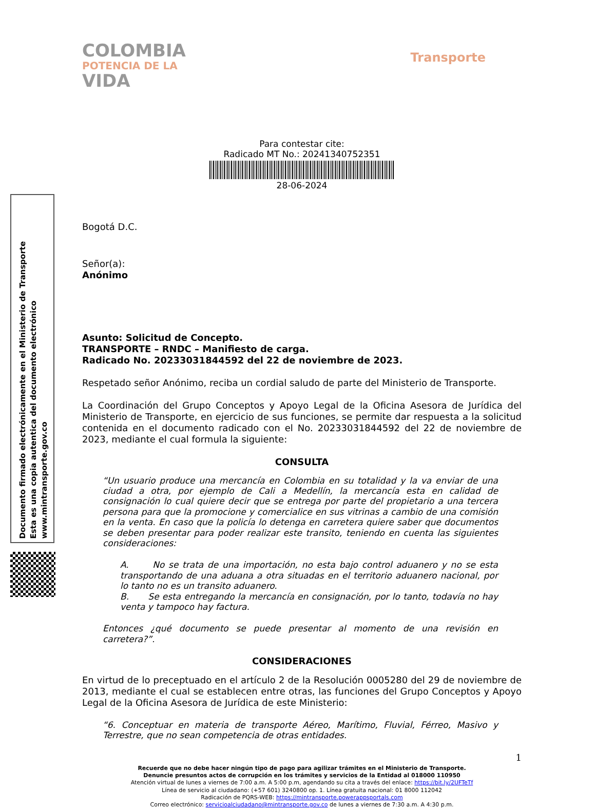Documento firmado electrónicamente en el Ministerio de Transporte
Esta es una copia autentica del documento electrónico
www.mintransporte.gov.co
COLOMBIA
POTENCIA DE LA
VIDA
Transporte
Para contestar cite:
Radicado MT No.: 20241340752351
28-06-2024
Bogotá D.C.
Señor(a):
Anónimo
Asunto: Solicitud de Concepto.
TRANSPORTE – RNDC – Manifiesto de carga.
Radicado No. 20233031844592 del 22 de noviembre de 2023.
Respetado señor Anónimo, reciba un cordial saludo de parte del Ministerio de Transporte.
La Coordinación del Grupo Conceptos y Apoyo Legal de la Oficina Asesora de Jurídica del Ministerio de Transporte, en ejercicio de sus funciones, se permite dar respuesta a la solicitud contenida en el documento radicado con el No. 20233031844592 del 22 de noviembre de 2023, mediante el cual formula la siguiente:
CONSULTA
“Un usuario produce una mercancía en Colombia en su totalidad y la va enviar de una ciudad a otra, por ejemplo de Cali a Medellín, la mercancía esta en calidad de consignación lo cual quiere decir que se entrega por parte del propietario a una tercera persona para que la promocione y comercialice en sus vitrinas a cambio de una comisión en la venta. En caso que la policía lo detenga en carretera quiere saber que documentos se deben presentar para poder realizar este transito, teniendo en cuenta las siguientes consideraciones:
A. No se trata de una importación, no esta bajo control aduanero y no se esta transportando de una aduana a otra situadas en el territorio aduanero nacional, por lo tanto no es un transito aduanero.
B. Se esta entregando la mercancía en consignación, por lo tanto, todavía no hay venta y tampoco hay factura.
Entonces ¿qué documento se puede presentar al momento de una revisión en carretera?”.
CONSIDERACIONES
En virtud de lo preceptuado en el artículo 2 de la Resolución 0005280 del 29 de noviembre de 2013, mediante el cual se establecen entre otras, las funciones del Grupo Conceptos y Apoyo Legal de la Oficina Asesora de Jurídica de este Ministerio:
“6. Conceptuar en materia de transporte Aéreo, Marítimo, Fluvial, Férreo, Masivo y Terrestre, que no sean competencia de otras entidades.
1
Recuerde que no debe hacer ningún tipo de pago para agilizar trámites en el Ministerio de Transporte.
Denuncie presuntos actos de corrupción en los trámites y servicios de la Entidad al 018000 110950
Atención virtual de lunes a viernes de 7:00 a.m. A 5:00 p.m, agendando su cita a través del enlace: https://bit.ly/2UFTeTf
Línea de servicio al ciudadano: (+57 601) 3240800 op. 1. Línea gratuita nacional: 01 8000 112042
Radicación de PQRS-WEB: https://mintransporte.powerappsportals.com
Correo electrónico: servicioalciudadano@mintransporte.gov.co de lunes a viernes de 7:30 a.m. A 4:30 p.m.